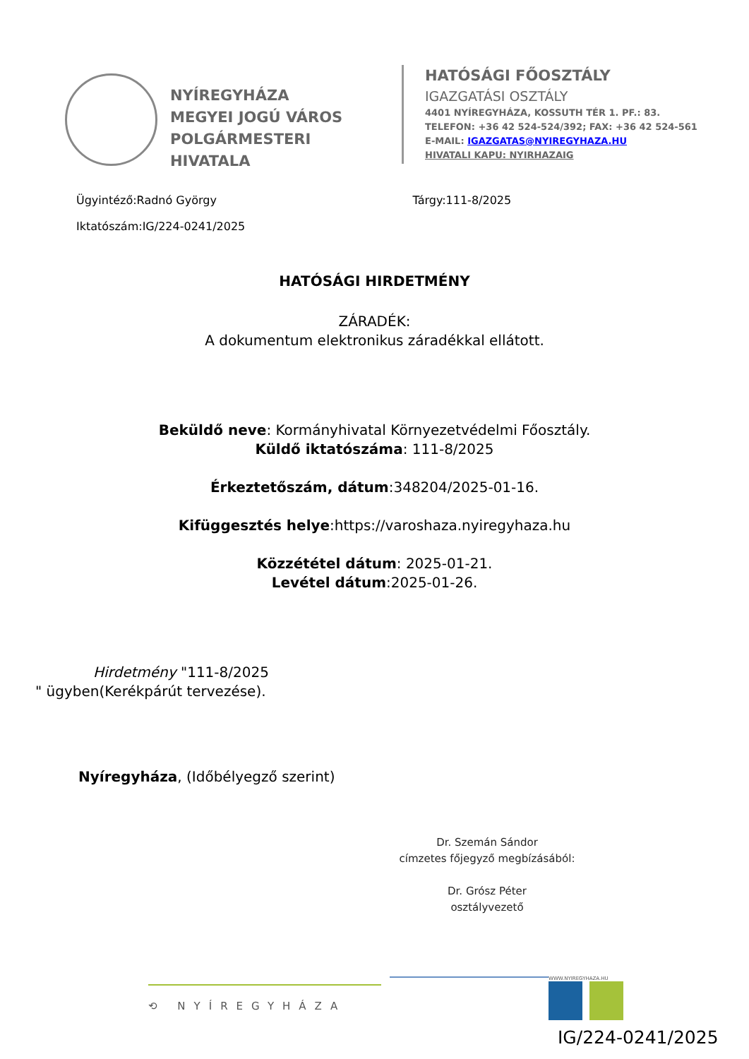NYÍREGYHÁZA
MEGYEI JOGÚ VÁROS
POLGÁRMESTERI HIVATALA
HATÓSÁGI FŐOSZTÁLY
IGAZGATÁSI OSZTÁLY
4401 NYÍREGYHÁZA, KOSSUTH TÉR 1. PF.: 83.
TELEFON: +36 42 524-524/392; FAX: +36 42 524-561
E-MAIL: IGAZGATAS@NYIREGYHAZA.HU
HIVATALI KAPU: NYIRHAZAIG
Ügyintéző:Radnó György Tárgy:111-8/2025
Iktatószám:IG/224-0241/2025
HATÓSÁGI HIRDETMÉNY
ZÁRADÉK:
A dokumentum elektronikus záradékkal ellátott.
Beküldő neve: Kormányhivatal Környezetvédelmi Főosztály.
Küldő iktatószáma: 111-8/2025
Érkeztetőszám, dátum:348204/2025-01-16.
Kifüggesztés helye:https://varoshaza.nyiregyhaza.hu
Közzététel dátum: 2025-01-21.
Levétel dátum:2025-01-26.
Hirdetmény "111-8/2025
" ügyben(Kerékpárút tervezése).
Nyíregyháza, (Időbélyegző szerint)
Dr. Szemán Sándor
címzetes főjegyző megbízásából:
Dr. Grósz Péter
osztályvezető
⟲ NYÍREGYHÁZA
WWW.NYIREGYHAZA.HU
IG/224-0241/2025